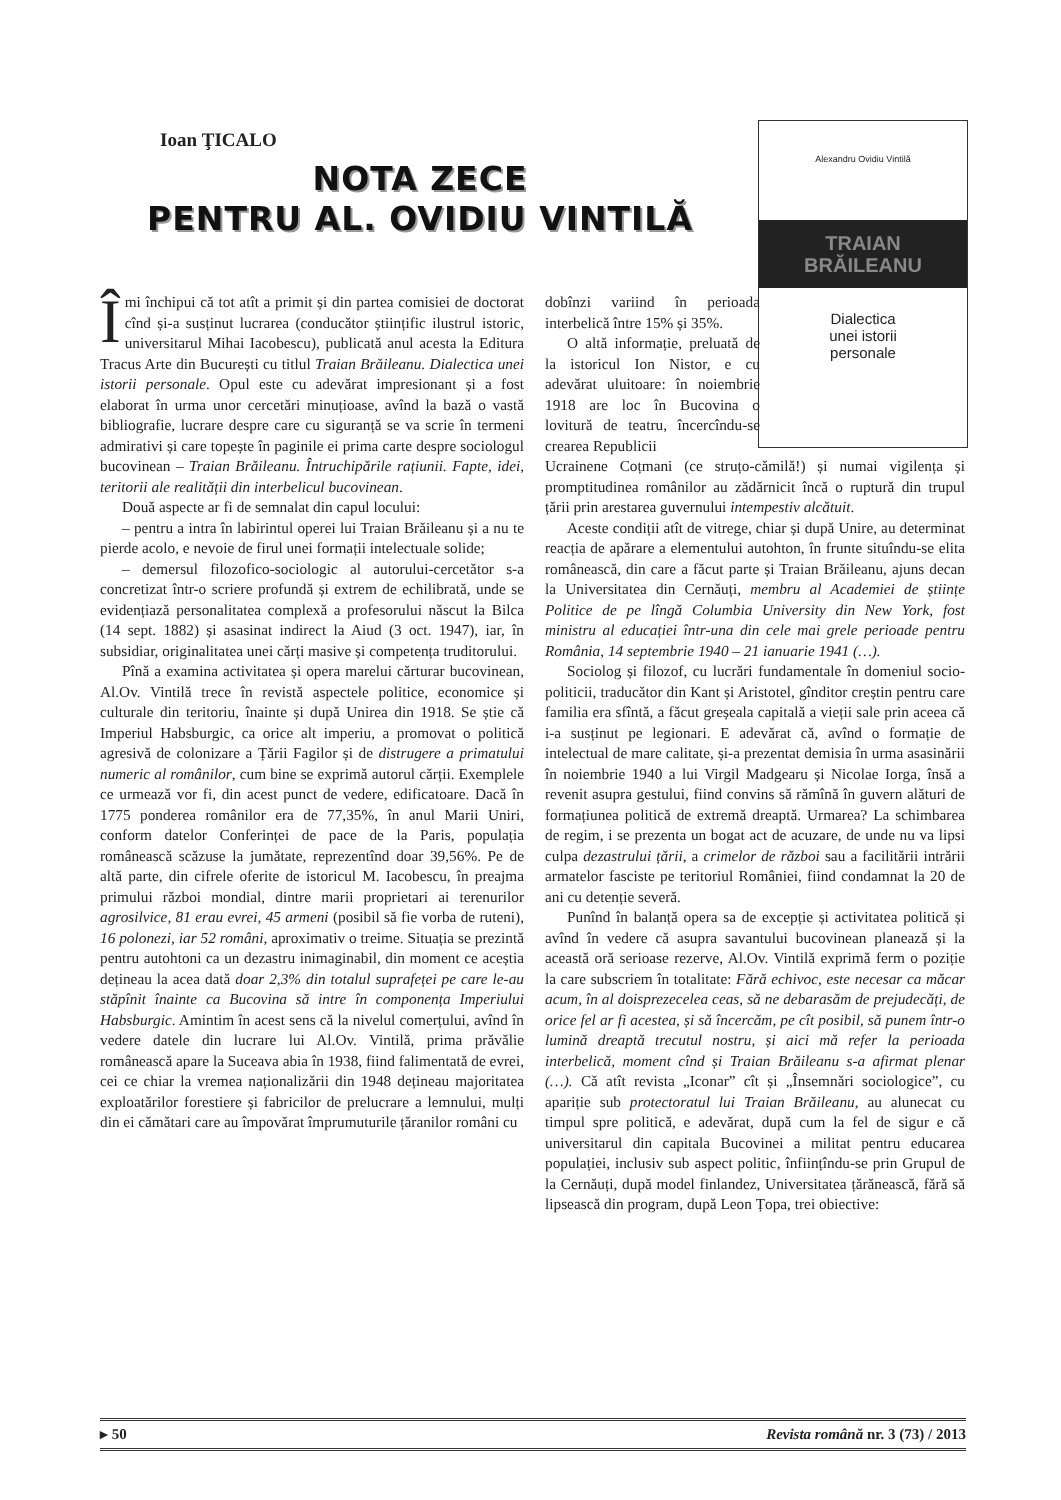Ioan ŢICALO
NOTA ZECE
PENTRU AL. OVIDIU VINTILĂ
Alexandru Ovidiu Vintilă
TRAIAN
BRĂILEANU
Dialectica
unei istorii
personale
Îmi închipui că tot atît a primit și din partea comisiei de doctorat cînd și-a susținut lucrarea (conducător științific ilustrul istoric, universitarul Mihai Iacobescu), publicată anul acesta la Editura Tracus Arte din București cu titlul Traian Brăileanu. Dialectica unei istorii personale. Opul este cu adevărat impresionant și a fost elaborat în urma unor cercetări minuțioase, avînd la bază o vastă bibliografie, lucrare despre care cu siguranță se va scrie în termeni admirativi și care topește în paginile ei prima carte despre sociologul bucovinean – Traian Brăileanu. Întruchipările rațiunii. Fapte, idei, teritorii ale realității din interbelicul bucovinean.
Două aspecte ar fi de semnalat din capul locului:
– pentru a intra în labirintul operei lui Traian Brăileanu și a nu te pierde acolo, e nevoie de firul unei formații intelectuale solide;
– demersul filozofico-sociologic al autorului-cercetător s-a concretizat într-o scriere profundă și extrem de echilibrată, unde se evidențiază personalitatea complexă a profesorului născut la Bilca (14 sept. 1882) și asasinat indirect la Aiud (3 oct. 1947), iar, în subsidiar, originalitatea unei cărți masive și competența truditorului.
Pînă a examina activitatea și opera marelui cărturar bucovinean, Al.Ov. Vintilă trece în revistă aspectele politice, economice și culturale din teritoriu, înainte și după Unirea din 1918. Se știe că Imperiul Habsburgic, ca orice alt imperiu, a promovat o politică agresivă de colonizare a Țării Fagilor și de distrugere a primatului numeric al românilor, cum bine se exprimă autorul cărții. Exemplele ce urmează vor fi, din acest punct de vedere, edificatoare. Dacă în 1775 ponderea românilor era de 77,35%, în anul Marii Uniri, conform datelor Conferinței de pace de la Paris, populația românească scăzuse la jumătate, reprezentînd doar 39,56%. Pe de altă parte, din cifrele oferite de istoricul M. Iacobescu, în preajma primului război mondial, dintre marii proprietari ai terenurilor agrosilvice, 81 erau evrei, 45 armeni (posibil să fie vorba de ruteni), 16 polonezi, iar 52 români, aproximativ o treime. Situația se prezintă pentru autohtoni ca un dezastru inimaginabil, din moment ce aceștia dețineau la acea dată doar 2,3% din totalul suprafeței pe care le-au stăpînit înainte ca Bucovina să intre în componența Imperiului Habsburgic. Amintim în acest sens că la nivelul comerțului, avînd în vedere datele din lucrare lui Al.Ov. Vintilă, prima prăvălie românească apare la Suceava abia în 1938, fiind falimentată de evrei, cei ce chiar la vremea naționalizării din 1948 dețineau majoritatea exploatărilor forestiere și fabricilor de prelucrare a lemnului, mulți din ei cămătari care au împovărat împrumuturile țăranilor români cu
dobînzi variind în perioada interbelică între 15% și 35%.
O altă informație, preluată de la istoricul Ion Nistor, e cu adevărat uluitoare: în noiembrie 1918 are loc în Bucovina o lovitură de teatru, încercîndu-se crearea Republicii
Ucrainene Coțmani (ce struțo-cămilă!) și numai vigilența și promptitudinea românilor au zădărnicit încă o ruptură din trupul țării prin arestarea guvernului intempestiv alcătuit.
Aceste condiții atît de vitrege, chiar și după Unire, au determinat reacția de apărare a elementului autohton, în frunte situîndu-se elita românească, din care a făcut parte și Traian Brăileanu, ajuns decan la Universitatea din Cernăuți, membru al Academiei de științe Politice de pe lîngă Columbia University din New York, fost ministru al educației într-una din cele mai grele perioade pentru România, 14 septembrie 1940 – 21 ianuarie 1941 (…).
Sociolog și filozof, cu lucrări fundamentale în domeniul socio-politicii, traducător din Kant și Aristotel, gînditor creștin pentru care familia era sfîntă, a făcut greșeala capitală a vieții sale prin aceea că i-a susținut pe legionari. E adevărat că, avînd o formație de intelectual de mare calitate, și-a prezentat demisia în urma asasinării în noiembrie 1940 a lui Virgil Madgearu și Nicolae Iorga, însă a revenit asupra gestului, fiind convins să rămînă în guvern alături de formațiunea politică de extremă dreaptă. Urmarea? La schimbarea de regim, i se prezenta un bogat act de acuzare, de unde nu va lipsi culpa dezastrului țării, a crimelor de război sau a facilitării intrării armatelor fasciste pe teritoriul României, fiind condamnat la 20 de ani cu detenție severă.
Punînd în balanță opera sa de excepție și activitatea politică și avînd în vedere că asupra savantului bucovinean planează și la această oră serioase rezerve, Al.Ov. Vintilă exprimă ferm o poziție la care subscriem în totalitate: Fără echivoc, este necesar ca măcar acum, în al doisprezecelea ceas, să ne debarasăm de prejudecăți, de orice fel ar fi acestea, și să încercăm, pe cît posibil, să punem într-o lumină dreaptă trecutul nostru, și aici mă refer la perioada interbelică, moment cînd și Traian Brăileanu s-a afirmat plenar (…). Că atît revista „Iconar” cît și „Însemnări sociologice”, cu apariție sub protectoratul lui Traian Brăileanu, au alunecat cu timpul spre politică, e adevărat, după cum la fel de sigur e că universitarul din capitala Bucovinei a militat pentru educarea populației, inclusiv sub aspect politic, înființîndu-se prin Grupul de la Cernăuți, după model finlandez, Universitatea țărănească, fără să lipsească din program, după Leon Țopa, trei obiective:
▸ 50 Revista română nr. 3 (73) / 2013